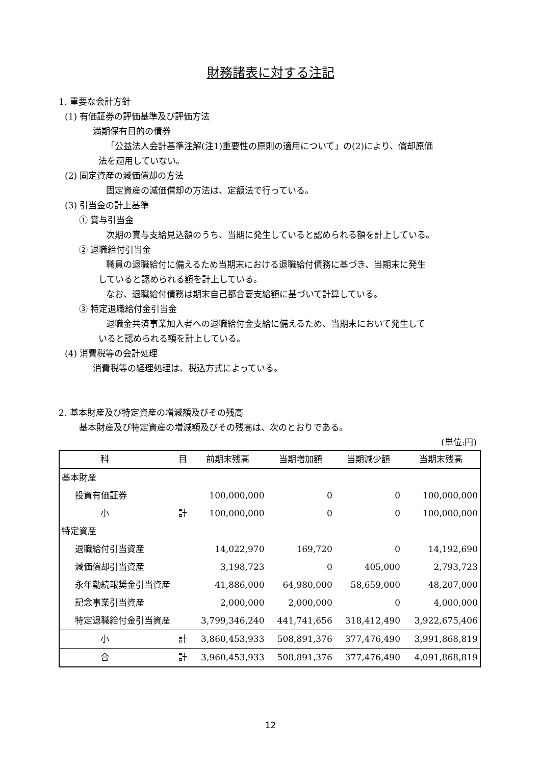財務諸表に対する注記
1. 重要な会計方針
(1) 有価証券の評価基準及び評価方法
満期保有目的の債券
「公益法人会計基準注解(注1)重要性の原則の適用について」の(2)により、償却原価
法を適用していない。
(2) 固定資産の減価償却の方法
固定資産の減価償却の方法は、定額法で行っている。
(3) 引当金の計上基準
① 賞与引当金
次期の賞与支給見込額のうち、当期に発生していると認められる額を計上している。
② 退職給付引当金
職員の退職給付に備えるため当期末における退職給付債務に基づき、当期末に発生
していると認められる額を計上している。
なお、退職給付債務は期末自己都合要支給額に基づいて計算している。
③ 特定退職給付金引当金
退職金共済事業加入者への退職給付金支給に備えるため、当期末において発生して
いると認められる額を計上している。
(4) 消費税等の会計処理
消費税等の経理処理は、税込方式によっている。
2. 基本財産及び特定資産の増減額及びその残高
基本財産及び特定資産の増減額及びその残高は、次のとおりである。
(単位:円)
| 科 | 目 | 前期末残高 | 当期増加額 | 当期減少額 | 当期末残高 |
| --- | --- | --- | --- | --- | --- |
| 基本財産 | | | | | |
| 投資有価証券 | | 100,000,000 | 0 | 0 | 100,000,000 |
| 小 | 計 | 100,000,000 | 0 | 0 | 100,000,000 |
| 特定資産 | | | | | |
| 退職給付引当資産 | | 14,022,970 | 169,720 | 0 | 14,192,690 |
| 減価償却引当資産 | | 3,198,723 | 0 | 405,000 | 2,793,723 |
| 永年勤続報奨金引当資産 | | 41,886,000 | 64,980,000 | 58,659,000 | 48,207,000 |
| 記念事業引当資産 | | 2,000,000 | 2,000,000 | 0 | 4,000,000 |
| 特定退職給付金引当資産 | | 3,799,346,240 | 441,741,656 | 318,412,490 | 3,922,675,406 |
| 小 | 計 | 3,860,453,933 | 508,891,376 | 377,476,490 | 3,991,868,819 |
| 合 | 計 | 3,960,453,933 | 508,891,376 | 377,476,490 | 4,091,868,819 |
12